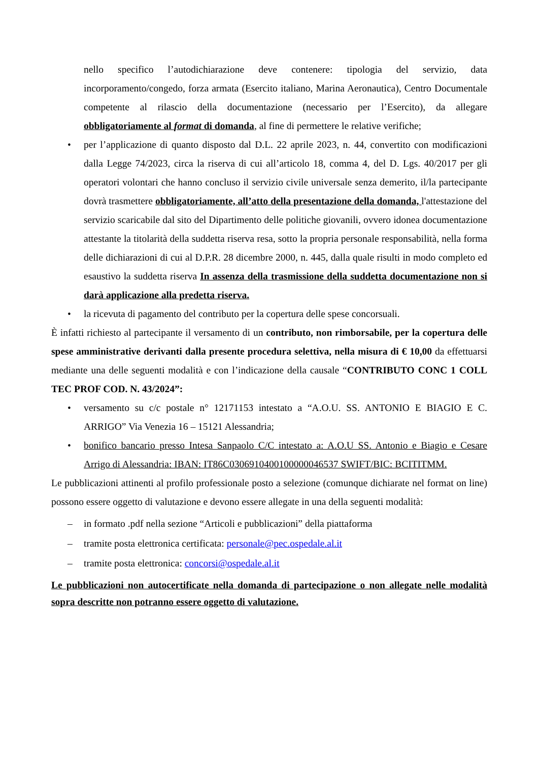nello specifico l’autodichiarazione deve contenere: tipologia del servizio, data incorporamento/congedo, forza armata (Esercito italiano, Marina Aeronautica), Centro Documentale competente al rilascio della documentazione (necessario per l’Esercito), da allegare obbligatoriamente al format di domanda, al fine di permettere le relative verifiche;
• per l’applicazione di quanto disposto dal D.L. 22 aprile 2023, n. 44, convertito con modificazioni dalla Legge 74/2023, circa la riserva di cui all’articolo 18, comma 4, del D. Lgs. 40/2017 per gli operatori volontari che hanno concluso il servizio civile universale senza demerito, il/la partecipante dovrà trasmettere obbligatoriamente, all’atto della presentazione della domanda, l'attestazione del servizio scaricabile dal sito del Dipartimento delle politiche giovanili, ovvero idonea documentazione attestante la titolarità della suddetta riserva resa, sotto la propria personale responsabilità, nella forma delle dichiarazioni di cui al D.P.R. 28 dicembre 2000, n. 445, dalla quale risulti in modo completo ed esaustivo la suddetta riserva In assenza della trasmissione della suddetta documentazione non si darà applicazione alla predetta riserva.
• la ricevuta di pagamento del contributo per la copertura delle spese concorsuali.
È infatti richiesto al partecipante il versamento di un contributo, non rimborsabile, per la copertura delle spese amministrative derivanti dalla presente procedura selettiva, nella misura di € 10,00 da effettuarsi mediante una delle seguenti modalità e con l’indicazione della causale “CONTRIBUTO CONC 1 COLL TEC PROF COD. N. 43/2024”:
• versamento su c/c postale n° 12171153 intestato a “A.O.U. SS. ANTONIO E BIAGIO E C. ARRIGO” Via Venezia 16 – 15121 Alessandria;
• bonifico bancario presso Intesa Sanpaolo C/C intestato a: A.O.U SS. Antonio e Biagio e Cesare Arrigo di Alessandria: IBAN: IT86C0306910400100000046537 SWIFT/BIC: BCITITMM.
Le pubblicazioni attinenti al profilo professionale posto a selezione (comunque dichiarate nel format on line) possono essere oggetto di valutazione e devono essere allegate in una della seguenti modalità:
– in formato .pdf nella sezione “Articoli e pubblicazioni” della piattaforma
– tramite posta elettronica certificata: personale@pec.ospedale.al.it
– tramite posta elettronica: concorsi@ospedale.al.it
Le pubblicazioni non autocertificate nella domanda di partecipazione o non allegate nelle modalità sopra descritte non potranno essere oggetto di valutazione.